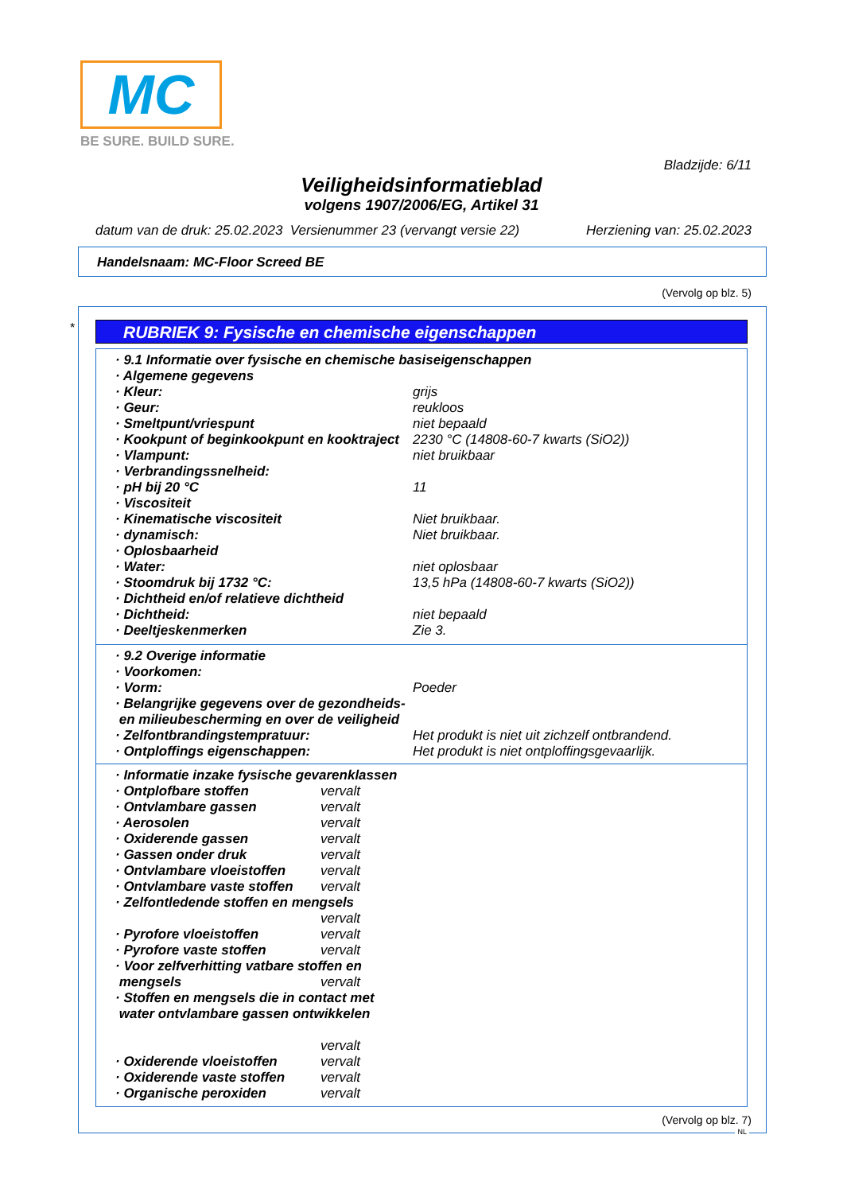MC
BE SURE. BUILD SURE.
Bladzijde: 6/11
Veiligheidsinformatieblad
volgens 1907/2006/EG, Artikel 31
datum van de druk: 25.02.2023 Versienummer 23 (vervangt versie 22) Herziening van: 25.02.2023
Handelsnaam: MC-Floor Screed BE
(Vervolg op blz. 5)
* RUBRIEK 9: Fysische en chemische eigenschappen
| · 9.1 Informatie over fysische en chemische basiseigenschappen | |
| · Algemene gegevens | |
| · Kleur: | grijs |
| · Geur: | reukloos |
| · Smeltpunt/vriespunt | niet bepaald |
| · Kookpunt of beginkookpunt en kooktraject | 2230 °C (14808-60-7 kwarts (SiO2)) |
| · Vlampunt: | niet bruikbaar |
| · Verbrandingssnelheid: | |
| · pH bij 20 °C | 11 |
| · Viscositeit | |
| · Kinematische viscositeit | Niet bruikbaar. |
| · dynamisch: | Niet bruikbaar. |
| · Oplosbaarheid | |
| · Water: | niet oplosbaar |
| · Stoomdruk bij 1732 °C: | 13,5 hPa (14808-60-7 kwarts (SiO2)) |
| · Dichtheid en/of relatieve dichtheid | |
| · Dichtheid: | niet bepaald |
| · Deeltjeskenmerken | Zie 3. |
| · 9.2 Overige informatie | |
| · Voorkomen: | |
| · Vorm: | Poeder |
| · Belangrijke gegevens over de gezondheids- en milieubescherming en over de veiligheid | |
| · Zelfontbrandingstempratuur: | Het produkt is niet uit zichzelf ontbrandend. |
| · Ontploffings eigenschappen: | Het produkt is niet ontploffingsgevaarlijk. |
| · Informatie inzake fysische gevarenklassen | |
| · Ontplofbare stoffen | vervalt |
| · Ontvlambare gassen | vervalt |
| · Aerosolen | vervalt |
| · Oxiderende gassen | vervalt |
| · Gassen onder druk | vervalt |
| · Ontvlambare vloeistoffen | vervalt |
| · Ontvlambare vaste stoffen | vervalt |
| · Zelfontledende stoffen en mengsels | |
| | vervalt |
| · Pyrofore vloeistoffen | vervalt |
| · Pyrofore vaste stoffen | vervalt |
| · Voor zelfverhitting vatbare stoffen en | |
| mengsels | vervalt |
| · Stoffen en mengsels die in contact met water ontvlambare gassen ontwikkelen | |
| | vervalt |
| · Oxiderende vloeistoffen | vervalt |
| · Oxiderende vaste stoffen | vervalt |
| · Organische peroxiden | vervalt |
(Vervolg op blz. 7)
NL